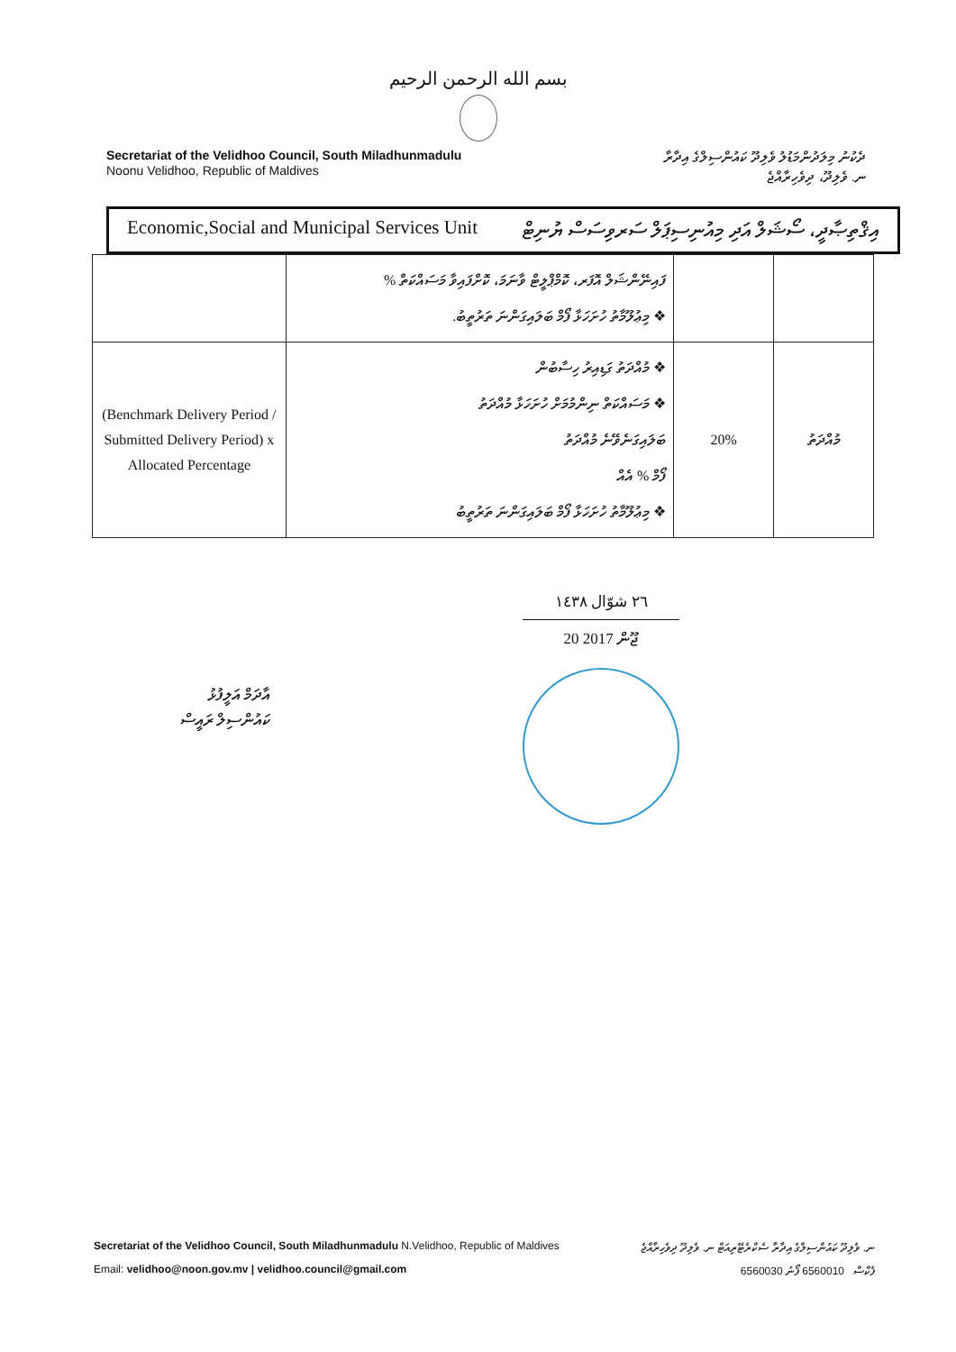بسم الله الرحمن الرحيم
Secretariat of the Velidhoo Council, South Miladhunmadulu
Noonu Velidhoo, Republic of Maldives
ދެކުނު މިލަދުންމަޑުލު ވެލިދޫ ކައުންސިލްގެ އިދާރާ
ނ. ވެލިދޫ، ދިވެހިރާއްޖެ
Economic,Social and Municipal Services Unit އިޤްތިޞާދީ، ސޯޝަލް އަދި މިއުނިސިޕަލް ސަރވިސަސް ޔުނިޓް
| | ފައިނޭންޝަލް އޮފަރ، ކޮމްޕްލީޓް ވާނަމަ، ކޮށްފައިވާ މަސައްކަތް % ❖ މިޢުލޫމާތު ހުށަހަޅާ ފޯމް ބަލައިގަންނަ ތަރުތީބު. | | |
| (Benchmark Delivery Period / Submitted Delivery Period) x Allocated Percentage | ❖ މުއްދަތު ގަޑިއިރު ހިސާބުން ❖ މަސައްކަތް ނިންމުމަށް ހުށަހަޅާ މުއްދަތު ބަލައިގަނެވޭނެ މުއްދަތު ފޯމް % އެއް ❖ މިޢުލޫމާތު ހުށަހަޅާ ފޯމް ބަލައިގަންނަ ތަރުތީބު | 20% | މުއްދަތު |
އާދަމް އަލީފުޅު
ކައުންސިލް ރައީސް
٢٦ شوّال ١٤٣٨
20 ޖޫން 2017
Secretariat of the Velidhoo Council, South Miladhunmadulu N.Velidhoo, Republic of Maldives ނ. ވެލިދޫ ކައުންސިލްގެ އިދާރާ ސެކްރެޓޭރިއަޓް ނ. ވެލިދޫ ދިވެހިރާއްޖެ
Email: velidhoo@noon.gov.mv | velidhoo.council@gmail.com 6560030 ފެކްސް 6560010 ފޯނު